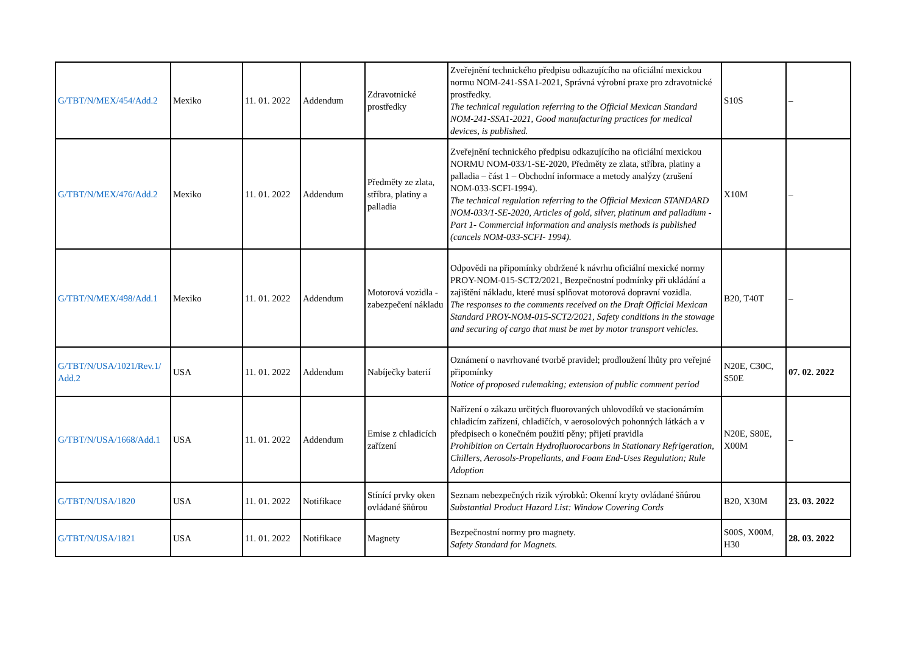| G/TBT/N/MEX/454/Add.2 | Mexiko | 11. 01. 2022 | Addendum | Zdravotnické prostředky | Zveřejnění technického předpisu odkazujícího na oficiální mexickou normu NOM-241-SSA1-2021, Správná výrobní praxe pro zdravotnické prostředky. The technical regulation referring to the Official Mexican Standard NOM-241-SSA1-2021, Good manufacturing practices for medical devices, is published. | S10S | – |
| G/TBT/N/MEX/476/Add.2 | Mexiko | 11. 01. 2022 | Addendum | Předměty ze zlata, stříbra, platiny a palladia | Zveřejnění technického předpisu odkazujícího na oficiální mexickou NORMU NOM-033/1-SE-2020, Předměty ze zlata, stříbra, platiny a palladia – část 1 – Obchodní informace a metody analýzy (zrušení NOM-033-SCFI-1994). The technical regulation referring to the Official Mexican STANDARD NOM-033/1-SE-2020, Articles of gold, silver, platinum and palladium - Part 1- Commercial information and analysis methods is published (cancels NOM-033-SCFI- 1994). | X10M | – |
| G/TBT/N/MEX/498/Add.1 | Mexiko | 11. 01. 2022 | Addendum | Motorová vozidla - zabezpečení nákladu | Odpovědi na připomínky obdržené k návrhu oficiální mexické normy PROY-NOM-015-SCT2/2021, Bezpečnostní podmínky při ukládání a zajištění nákladu, které musí splňovat motorová dopravní vozidla. The responses to the comments received on the Draft Official Mexican Standard PROY-NOM-015-SCT2/2021, Safety conditions in the stowage and securing of cargo that must be met by motor transport vehicles. | B20, T40T | – |
| G/TBT/N/USA/1021/Rev.1/ Add.2 | USA | 11. 01. 2022 | Addendum | Nabíječky baterií | Oznámení o navrhované tvorbě pravidel; prodloužení lhůty pro veřejné připomínky Notice of proposed rulemaking; extension of public comment period | N20E, C30C, S50E | 07. 02. 2022 |
| G/TBT/N/USA/1668/Add.1 | USA | 11. 01. 2022 | Addendum | Emise z chladicích zařízení | Nařízení o zákazu určitých fluorovaných uhlovodíků ve stacionárním chladicím zařízení, chladičích, v aerosolových pohonných látkách a v předpisech o konečném použití pěny; přijetí pravidla Prohibition on Certain Hydrofluorocarbons in Stationary Refrigeration, Chillers, Aerosols-Propellants, and Foam End-Uses Regulation; Rule Adoption | N20E, S80E, X00M | – |
| G/TBT/N/USA/1820 | USA | 11. 01. 2022 | Notifikace | Stínící prvky oken ovládané šňůrou | Seznam nebezpečných rizik výrobků: Okenní kryty ovládané šňůrou Substantial Product Hazard List: Window Covering Cords | B20, X30M | 23. 03. 2022 |
| G/TBT/N/USA/1821 | USA | 11. 01. 2022 | Notifikace | Magnety | Bezpečnostní normy pro magnety. Safety Standard for Magnets. | S00S, X00M, H30 | 28. 03. 2022 |